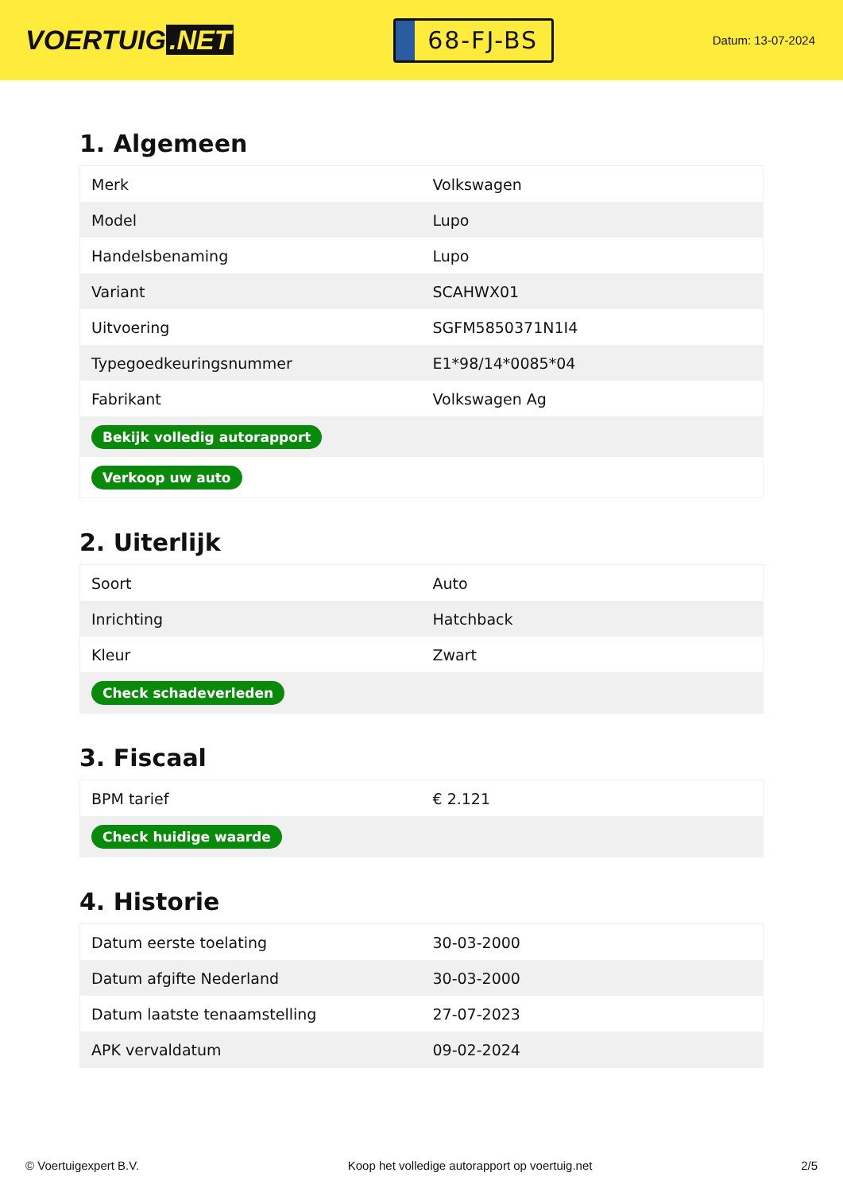VOERTUIG.NET
68-FJ-BS
Datum: 13-07-2024
1. Algemeen
| Merk | Volkswagen |
| Model | Lupo |
| Handelsbenaming | Lupo |
| Variant | SCAHWX01 |
| Uitvoering | SGFM5850371N1I4 |
| Typegoedkeuringsnummer | E1*98/14*0085*04 |
| Fabrikant | Volkswagen Ag |
| Bekijk volledig autorapport | |
| Verkoop uw auto | |
2. Uiterlijk
| Soort | Auto |
| Inrichting | Hatchback |
| Kleur | Zwart |
| Check schadeverleden | |
3. Fiscaal
| BPM tarief | € 2.121 |
| Check huidige waarde | |
4. Historie
| Datum eerste toelating | 30-03-2000 |
| Datum afgifte Nederland | 30-03-2000 |
| Datum laatste tenaamstelling | 27-07-2023 |
| APK vervaldatum | 09-02-2024 |
© Voertuigexpert B.V. Koop het volledige autorapport op voertuig.net 2/5